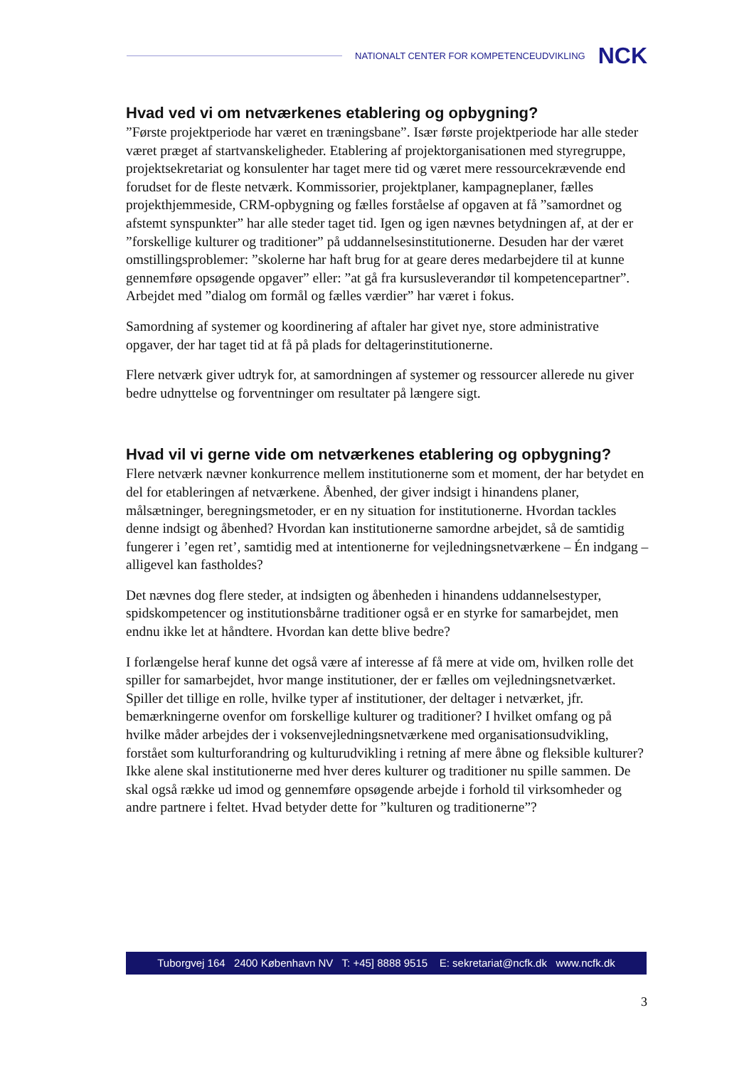NATIONALT CENTER FOR KOMPETENCEUDVIKLING NCK
Hvad ved vi om netværkenes etablering og opbygning?
”Første projektperiode har været en træningsbane”. Især første projektperiode har alle steder været præget af startvanskeligheder. Etablering af projektorganisationen med styregruppe, projektsekretariat og konsulenter har taget mere tid og været mere ressourcekrævende end forudset for de fleste netværk. Kommissorier, projektplaner, kampagneplaner, fælles projekthjemmeside, CRM-opbygning og fælles forståelse af opgaven at få ”samordnet og afstemt synspunkter” har alle steder taget tid. Igen og igen nævnes betydningen af, at der er ”forskellige kulturer og traditioner” på uddannelsesinstitutionerne. Desuden har der været omstillingsproblemer: ”skolerne har haft brug for at geare deres medarbejdere til at kunne gennemføre opsøgende opgaver” eller: ”at gå fra kursusleverandør til kompetencepartner”. Arbejdet med ”dialog om formål og fælles værdier” har været i fokus.
Samordning af systemer og koordinering af aftaler har givet nye, store administrative opgaver, der har taget tid at få på plads for deltagerinstitutionerne.
Flere netværk giver udtryk for, at samordningen af systemer og ressourcer allerede nu giver bedre udnyttelse og forventninger om resultater på længere sigt.
Hvad vil vi gerne vide om netværkenes etablering og opbygning?
Flere netværk nævner konkurrence mellem institutionerne som et moment, der har betydet en del for etableringen af netværkene. Åbenhed, der giver indsigt i hinandens planer, målsætninger, beregningsmetoder, er en ny situation for institutionerne. Hvordan tackles denne indsigt og åbenhed? Hvordan kan institutionerne samordne arbejdet, så de samtidig fungerer i ’egen ret’, samtidig med at intentionerne for vejledningsnetværkene – Én indgang – alligevel kan fastholdes?
Det nævnes dog flere steder, at indsigten og åbenheden i hinandens uddannelsestyper, spidskompetencer og institutionsbårne traditioner også er en styrke for samarbejdet, men endnu ikke let at håndtere. Hvordan kan dette blive bedre?
I forlængelse heraf kunne det også være af interesse af få mere at vide om, hvilken rolle det spiller for samarbejdet, hvor mange institutioner, der er fælles om vejledningsnetværket. Spiller det tillige en rolle, hvilke typer af institutioner, der deltager i netværket, jfr. bemærkningerne ovenfor om forskellige kulturer og traditioner? I hvilket omfang og på hvilke måder arbejdes der i voksenvejledningsnetværkene med organisationsudvikling, forstået som kulturforandring og kulturudvikling i retning af mere åbne og fleksible kulturer? Ikke alene skal institutionerne med hver deres kulturer og traditioner nu spille sammen. De skal også række ud imod og gennemføre opsøgende arbejde i forhold til virksomheder og andre partnere i feltet. Hvad betyder dette for ”kulturen og traditionerne”?
Tuborgvej 164 2400 København NV T: +45] 8888 9515 E: sekretariat@ncfk.dk www.ncfk.dk
3